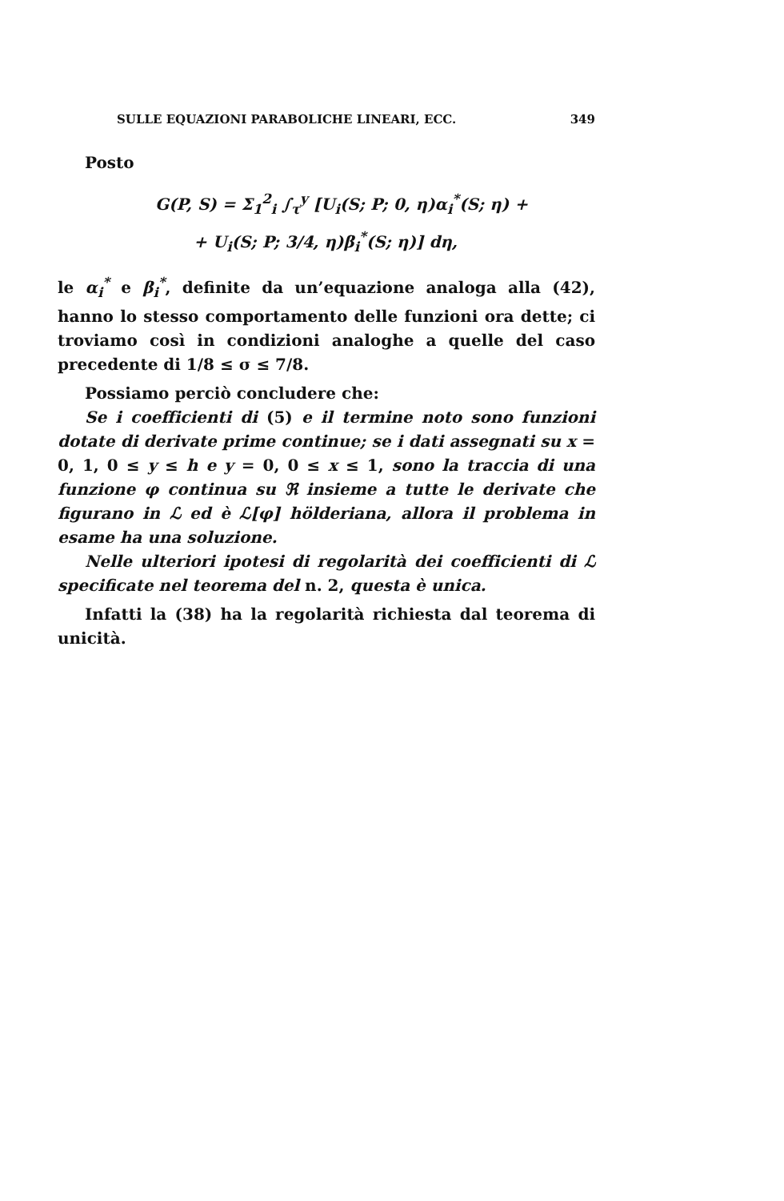SULLE EQUAZIONI PARABOLICHE LINEARI, ECC. 349
Posto
G(P, S) = Σ<sub>1</sub><sup>2</sup><sub>i</sub> ∫<sub>τ</sub><sup>y</sup> [U<sub>i</sub>(S; P; 0, η)α<sub>i</sub><sup>*</sup>(S; η) +
+ U<sub>i</sub>(S; P; 3/4, η)β<sub>i</sub><sup>*</sup>(S; η)] dη,
le α<sub>i</sub><sup>*</sup> e β<sub>i</sub><sup>*</sup>, definite da un’equazione analoga alla (42), hanno lo stesso comportamento delle funzioni ora dette; ci troviamo così in condizioni analoghe a quelle del caso precedente di 1/8 ≤ σ ≤ 7/8.
Possiamo perciò concludere che:
Se i coefficienti di (5) e il termine noto sono funzioni dotate di derivate prime continue; se i dati assegnati su x = 0, 1, 0 ≤ y ≤ h e y = 0, 0 ≤ x ≤ 1, sono la traccia di una funzione φ continua su ℜ insieme a tutte le derivate che figurano in ℒ ed è ℒ[φ] hölderiana, allora il problema in esame ha una soluzione.
Nelle ulteriori ipotesi di regolarità dei coefficienti di ℒ specificate nel teorema del n. 2, questa è unica.
Infatti la (38) ha la regolarità richiesta dal teorema di unicità.